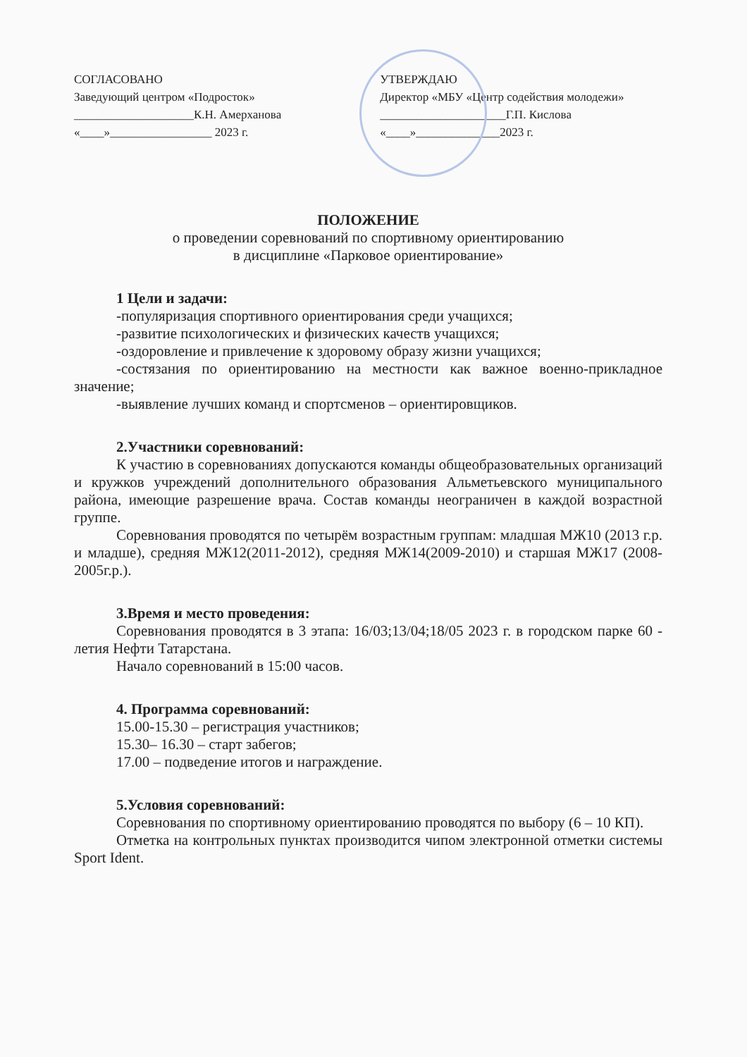СОГЛАСОВАНО
Заведующий центром «Подросток»
____________________К.Н. Амерханова
«____»_________________ 2023 г.
УТВЕРЖДАЮ
Директор «МБУ «Центр содействия молодежи»
_____________________Г.П. Кислова
«____»______________2023 г.
ПОЛОЖЕНИЕ
о проведении соревнований по спортивному ориентированию
в дисциплине «Парковое ориентирование»
1 Цели и задачи:
-популяризация спортивного ориентирования среди учащихся;
-развитие психологических и физических качеств учащихся;
-оздоровление и привлечение к здоровому образу жизни учащихся;
-состязания по ориентированию на местности как важное военно-прикладное значение;
-выявление лучших команд и спортсменов – ориентировщиков.
2.Участники соревнований:
К участию в соревнованиях допускаются команды общеобразовательных организаций и кружков учреждений дополнительного образования Альметьевского муниципального района, имеющие разрешение врача. Состав команды неограничен в каждой возрастной группе.
Соревнования проводятся по четырём возрастным группам: младшая МЖ10 (2013 г.р. и младше), средняя МЖ12(2011-2012), средняя МЖ14(2009-2010) и старшая МЖ17 (2008-2005г.р.).
3.Время и место проведения:
Соревнования проводятся в 3 этапа: 16/03;13/04;18/05 2023 г. в городском парке 60 - летия Нефти Татарстана.
Начало соревнований в 15:00 часов.
4. Программа соревнований:
15.00-15.30 – регистрация участников;
15.30– 16.30 – старт забегов;
17.00 – подведение итогов и награждение.
5.Условия соревнований:
Соревнования по спортивному ориентированию проводятся по выбору (6 – 10 КП).
Отметка на контрольных пунктах производится чипом электронной отметки системы Sport Ident.